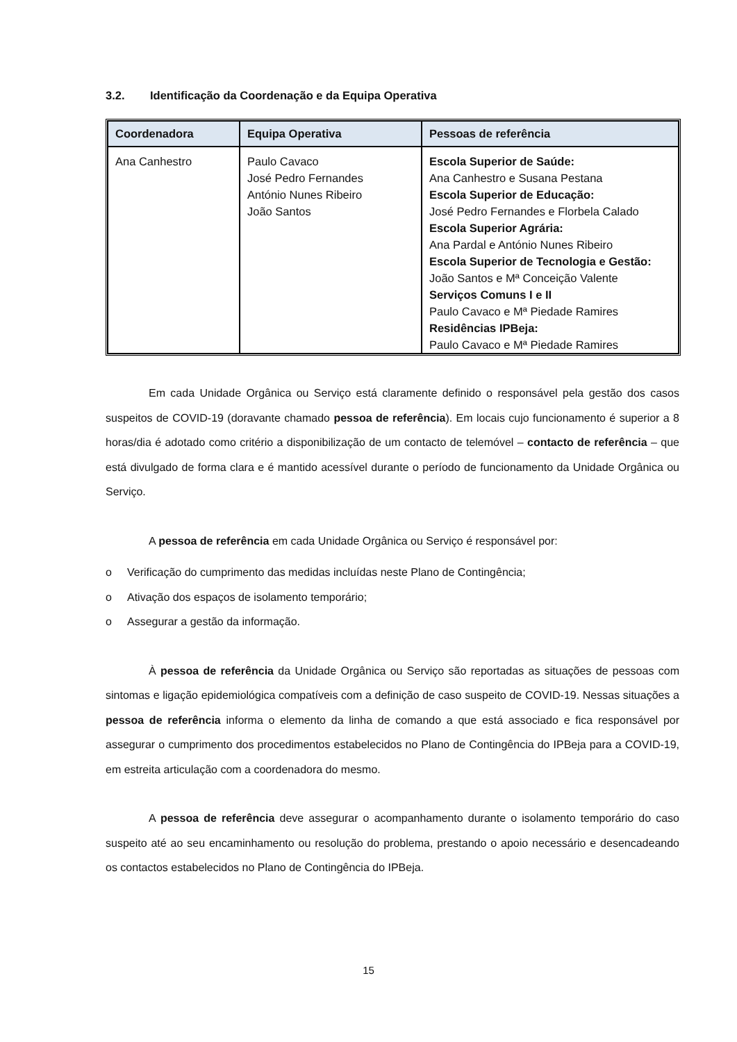3.2. Identificação da Coordenação e da Equipa Operativa
| Coordenadora | Equipa Operativa | Pessoas de referência |
| --- | --- | --- |
| Ana Canhestro | Paulo Cavaco José Pedro Fernandes António Nunes Ribeiro João Santos | Escola Superior de Saúde: Ana Canhestro e Susana Pestana Escola Superior de Educação: José Pedro Fernandes e Florbela Calado Escola Superior Agrária: Ana Pardal e António Nunes Ribeiro Escola Superior de Tecnologia e Gestão: João Santos e Mª Conceição Valente Serviços Comuns I e II Paulo Cavaco e Mª Piedade Ramires Residências IPBeja: Paulo Cavaco e Mª Piedade Ramires |
Em cada Unidade Orgânica ou Serviço está claramente definido o responsável pela gestão dos casos suspeitos de COVID-19 (doravante chamado pessoa de referência). Em locais cujo funcionamento é superior a 8 horas/dia é adotado como critério a disponibilização de um contacto de telemóvel – contacto de referência – que está divulgado de forma clara e é mantido acessível durante o período de funcionamento da Unidade Orgânica ou Serviço.
A pessoa de referência em cada Unidade Orgânica ou Serviço é responsável por:
o Verificação do cumprimento das medidas incluídas neste Plano de Contingência;
o Ativação dos espaços de isolamento temporário;
o Assegurar a gestão da informação.
À pessoa de referência da Unidade Orgânica ou Serviço são reportadas as situações de pessoas com sintomas e ligação epidemiológica compatíveis com a definição de caso suspeito de COVID-19. Nessas situações a pessoa de referência informa o elemento da linha de comando a que está associado e fica responsável por assegurar o cumprimento dos procedimentos estabelecidos no Plano de Contingência do IPBeja para a COVID-19, em estreita articulação com a coordenadora do mesmo.
A pessoa de referência deve assegurar o acompanhamento durante o isolamento temporário do caso suspeito até ao seu encaminhamento ou resolução do problema, prestando o apoio necessário e desencadeando os contactos estabelecidos no Plano de Contingência do IPBeja.
15